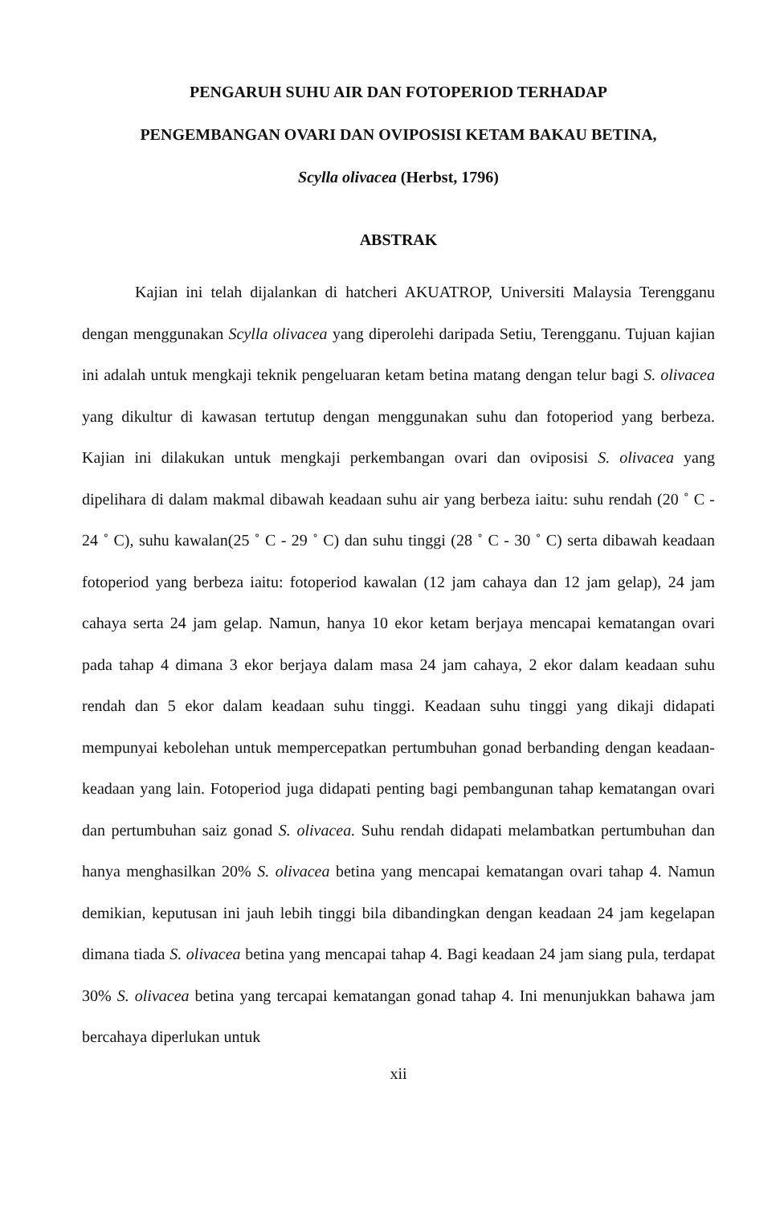PENGARUH SUHU AIR DAN FOTOPERIOD TERHADAP
PENGEMBANGAN OVARI DAN OVIPOSISI KETAM BAKAU BETINA,
Scylla olivacea (Herbst, 1796)
ABSTRAK
Kajian ini telah dijalankan di hatcheri AKUATROP, Universiti Malaysia Terengganu dengan menggunakan Scylla olivacea yang diperolehi daripada Setiu, Terengganu. Tujuan kajian ini adalah untuk mengkaji teknik pengeluaran ketam betina matang dengan telur bagi S. olivacea yang dikultur di kawasan tertutup dengan menggunakan suhu dan fotoperiod yang berbeza. Kajian ini dilakukan untuk mengkaji perkembangan ovari dan oviposisi S. olivacea yang dipelihara di dalam makmal dibawah keadaan suhu air yang berbeza iaitu: suhu rendah (20 ˚ C - 24 ˚ C), suhu kawalan(25 ˚ C - 29 ˚ C) dan suhu tinggi (28 ˚ C - 30 ˚ C) serta dibawah keadaan fotoperiod yang berbeza iaitu: fotoperiod kawalan (12 jam cahaya dan 12 jam gelap), 24 jam cahaya serta 24 jam gelap. Namun, hanya 10 ekor ketam berjaya mencapai kematangan ovari pada tahap 4 dimana 3 ekor berjaya dalam masa 24 jam cahaya, 2 ekor dalam keadaan suhu rendah dan 5 ekor dalam keadaan suhu tinggi. Keadaan suhu tinggi yang dikaji didapati mempunyai kebolehan untuk mempercepatkan pertumbuhan gonad berbanding dengan keadaan-keadaan yang lain. Fotoperiod juga didapati penting bagi pembangunan tahap kematangan ovari dan pertumbuhan saiz gonad S. olivacea. Suhu rendah didapati melambatkan pertumbuhan dan hanya menghasilkan 20% S. olivacea betina yang mencapai kematangan ovari tahap 4. Namun demikian, keputusan ini jauh lebih tinggi bila dibandingkan dengan keadaan 24 jam kegelapan dimana tiada S. olivacea betina yang mencapai tahap 4. Bagi keadaan 24 jam siang pula, terdapat 30% S. olivacea betina yang tercapai kematangan gonad tahap 4. Ini menunjukkan bahawa jam bercahaya diperlukan untuk
xii